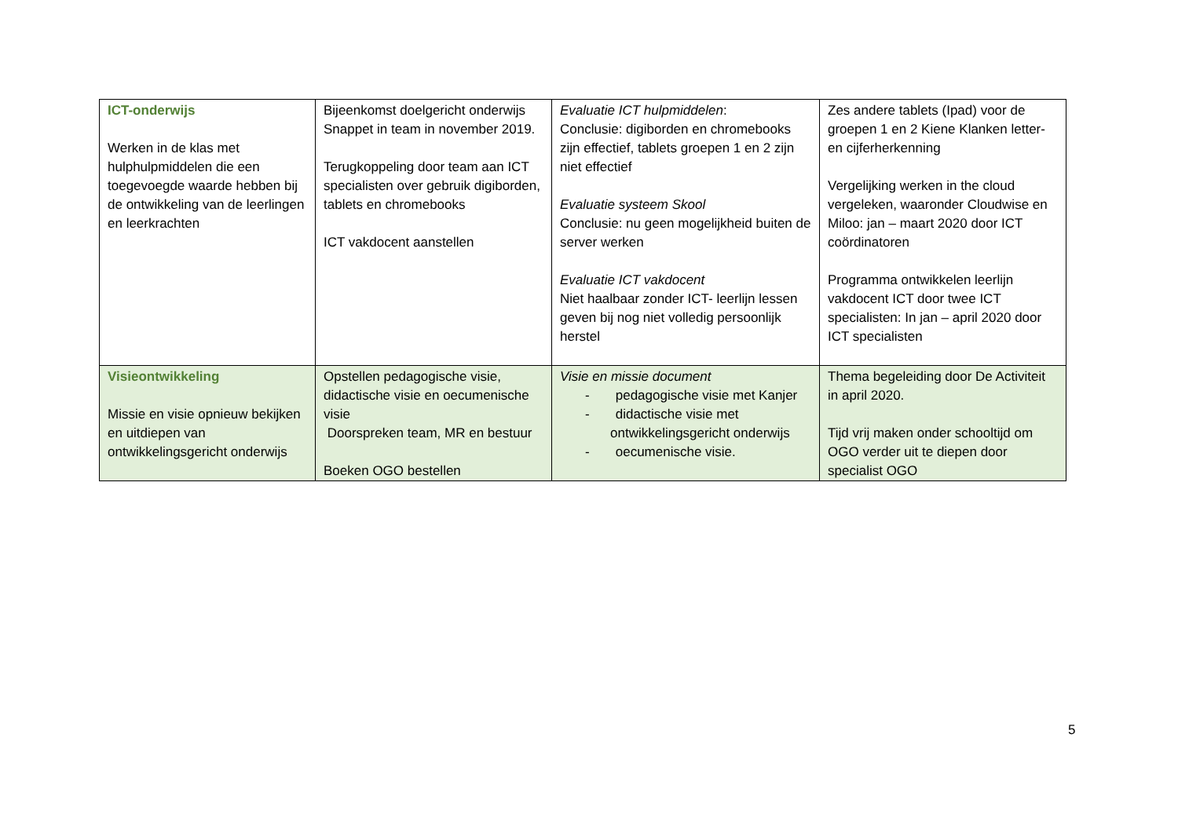| ICT-onderwijs Werken in de klas met hulphulpmiddelen die een toegevoegde waarde hebben bij de ontwikkeling van de leerlingen en leerkrachten | Bijeenkomst doelgericht onderwijs Snappet in team in november 2019. Terugkoppeling door team aan ICT specialisten over gebruik digiborden, tablets en chromebooks ICT vakdocent aanstellen | Evaluatie ICT hulpmiddelen : Conclusie: digiborden en chromebooks zijn effectief, tablets groepen 1 en 2 zijn niet effectief Evaluatie systeem Skool Conclusie: nu geen mogelijkheid buiten de server werken Evaluatie ICT vakdocent Niet haalbaar zonder ICT- leerlijn lessen geven bij nog niet volledig persoonlijk herstel | Zes andere tablets (Ipad) voor de groepen 1 en 2 Kiene Klanken letter- en cijferherkenning Vergelijking werken in the cloud vergeleken, waaronder Cloudwise en Miloo: jan – maart 2020 door ICT coördinatoren Programma ontwikkelen leerlijn vakdocent ICT door twee ICT specialisten: In jan – april 2020 door ICT specialisten |
| Visieontwikkeling Missie en visie opnieuw bekijken en uitdiepen van ontwikkelingsgericht onderwijs | Opstellen pedagogische visie, didactische visie en oecumenische visie Doorspreken team, MR en bestuur Boeken OGO bestellen | Visie en missie document - pedagogische visie met Kanjer - didactische visie met ontwikkelingsgericht onderwijs - oecumenische visie. | Thema begeleiding door De Activiteit in april 2020. Tijd vrij maken onder schooltijd om OGO verder uit te diepen door specialist OGO |
5